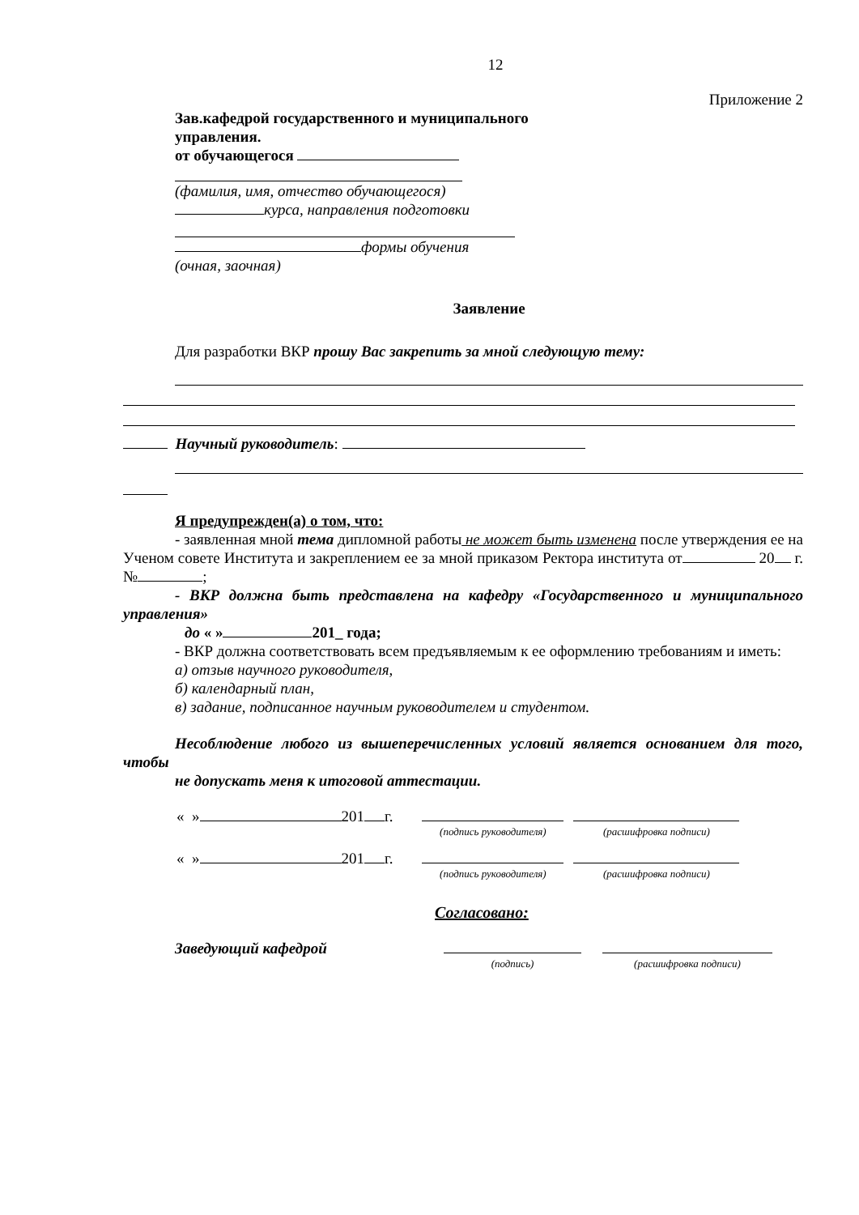12
Приложение 2
Зав.кафедрой государственного и муниципального
управления.
от обучающегося
(фамилия, имя, отчество обучающегося)
курса, направления подготовки
формы обучения
(очная, заочная)
Заявление
Для разработки ВКР прошу Вас закрепить за мной следующую тему:
Научный руководитель:
Я предупрежден(а) о том, что:
- заявленная мной тема дипломной работы не может быть изменена после утверждения ее на Ученом совете Института и закреплением ее за мной приказом Ректора института от 20 г. № ;
- ВКР должна быть представлена на кафедру «Государственного и муниципального управления»
до « » 201_ года;
- ВКР должна соответствовать всем предъявляемым к ее оформлению требованиям и иметь:
а) отзыв научного руководителя,
б) календарный план,
в) задание, подписанное научным руководителем и студентом.
Несоблюдение любого из вышеперечисленных условий является основанием для того, чтобы
не допускать меня к итоговой аттестации.
| « » 201 г. | | |
| | (подпись руководителя) | (расшифровка подписи) |
| « » 201 г. | | |
| | (подпись руководителя) | (расшифровка подписи) |
Согласовано:
| Заведующий кафедрой | | |
| | (подпись) | (расшифровка подписи) |